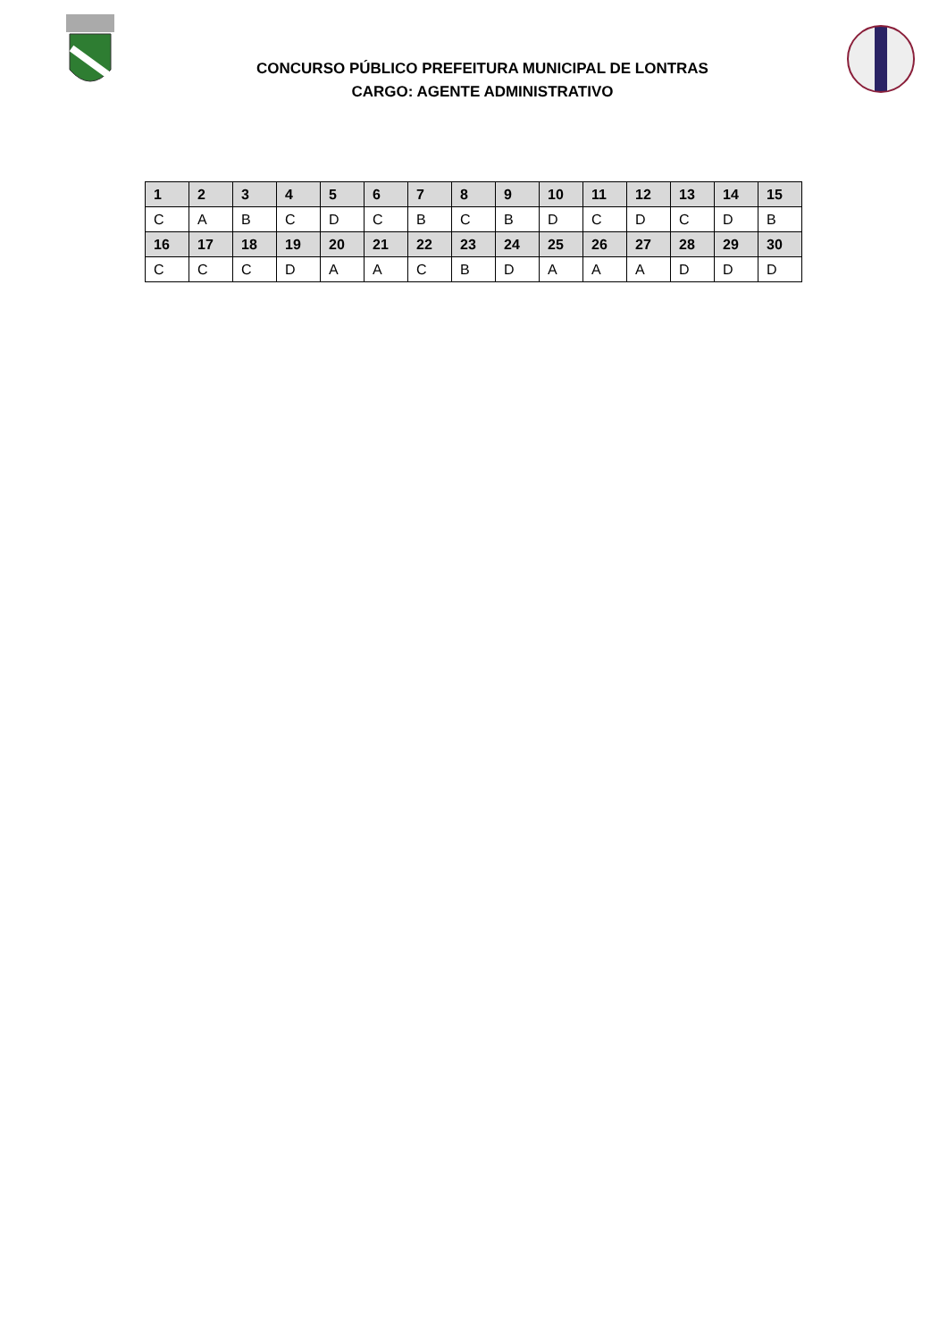CONCURSO PÚBLICO PREFEITURA MUNICIPAL DE LONTRAS
CARGO: AGENTE ADMINISTRATIVO
| 1 | 2 | 3 | 4 | 5 | 6 | 7 | 8 | 9 | 10 | 11 | 12 | 13 | 14 | 15 |
| C | A | B | C | D | C | B | C | B | D | C | D | C | D | B |
| 16 | 17 | 18 | 19 | 20 | 21 | 22 | 23 | 24 | 25 | 26 | 27 | 28 | 29 | 30 |
| C | C | C | D | A | A | C | B | D | A | A | A | D | D | D |